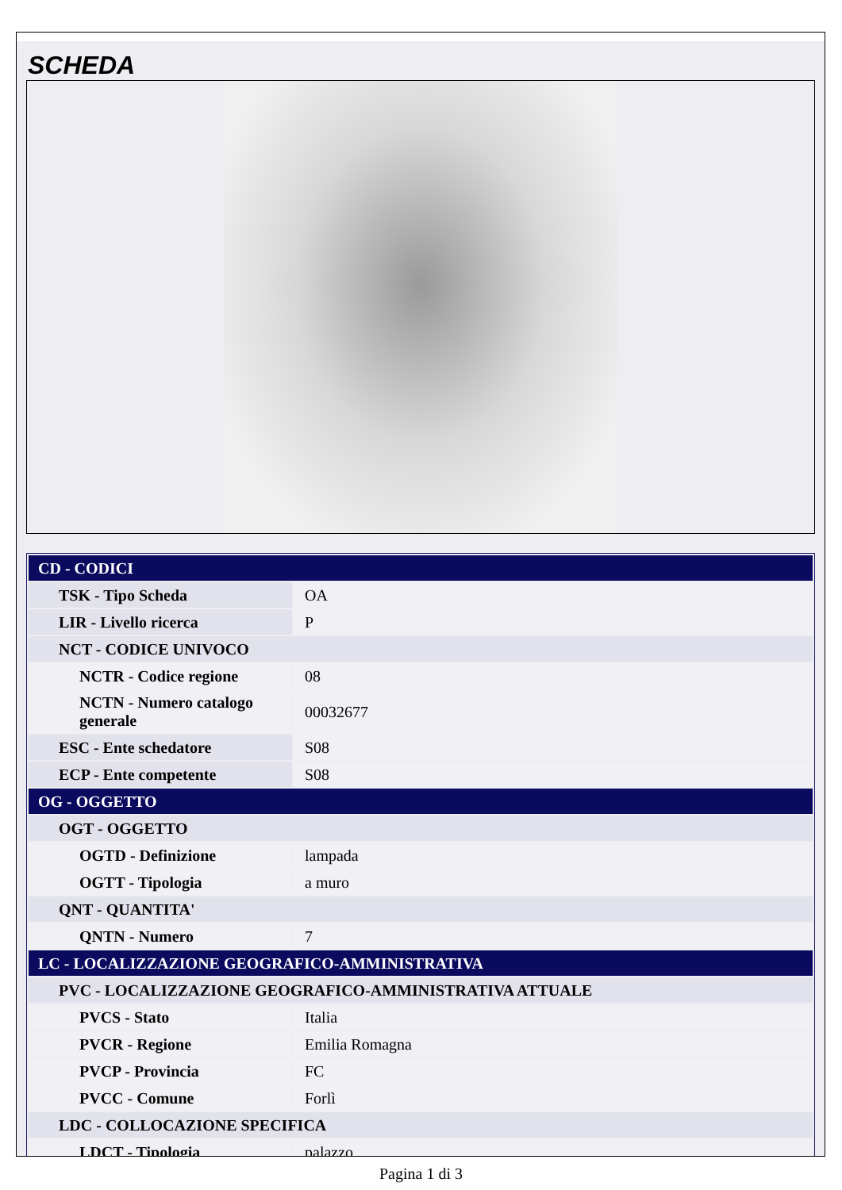SCHEDA
| CD - CODICI | |
| TSK - Tipo Scheda | OA |
| LIR - Livello ricerca | P |
| NCT - CODICE UNIVOCO | |
| NCTR - Codice regione | 08 |
| NCTN - Numero catalogo generale | 00032677 |
| ESC - Ente schedatore | S08 |
| ECP - Ente competente | S08 |
| OG - OGGETTO | |
| OGT - OGGETTO | |
| OGTD - Definizione | lampada |
| OGTT - Tipologia | a muro |
| QNT - QUANTITA' | |
| QNTN - Numero | 7 |
| LC - LOCALIZZAZIONE GEOGRAFICO-AMMINISTRATIVA | |
| PVC - LOCALIZZAZIONE GEOGRAFICO-AMMINISTRATIVA ATTUALE | |
| PVCS - Stato | Italia |
| PVCR - Regione | Emilia Romagna |
| PVCP - Provincia | FC |
| PVCC - Comune | Forlì |
| LDC - COLLOCAZIONE SPECIFICA | |
| LDCT - Tipologia | palazzo |
Pagina 1 di 3